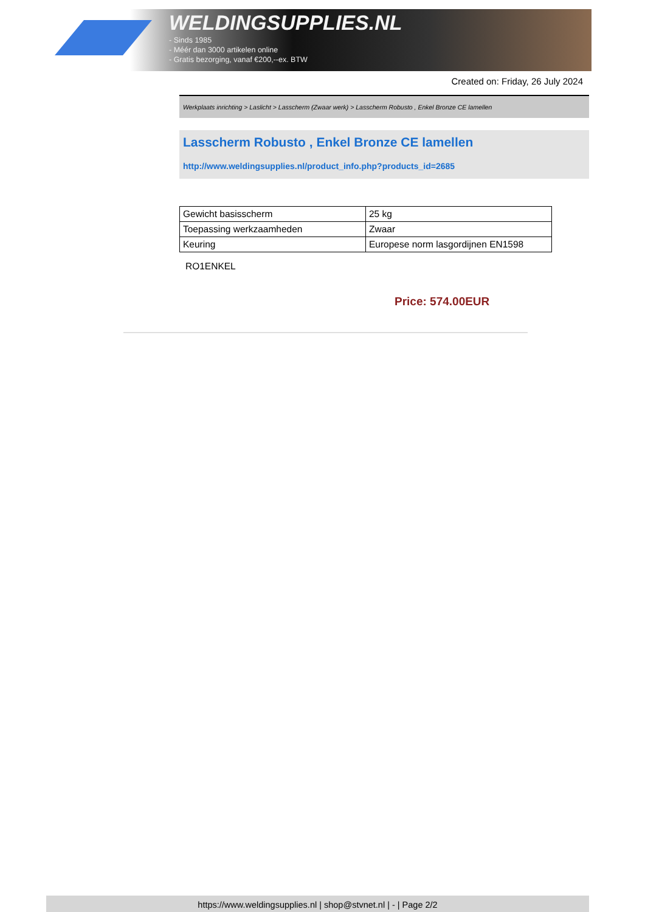WELDINGSUPPLIES.NL
- Sinds 1985
- Méér dan 3000 artikelen online
- Gratis bezorging, vanaf €200,--ex. BTW
Created on: Friday, 26 July 2024
Werkplaats inrichting > Laslicht > Lasscherm (Zwaar werk) > Lasscherm Robusto , Enkel Bronze CE lamellen
Lasscherm Robusto , Enkel Bronze CE lamellen
http://www.weldingsupplies.nl/product_info.php?products_id=2685
| Gewicht basisscherm | 25 kg |
| Toepassing werkzaamheden | Zwaar |
| Keuring | Europese norm lasgordijnen EN1598 |
RO1ENKEL
Price: 574.00EUR
https://www.weldingsupplies.nl | shop@stvnet.nl | - | Page 2/2